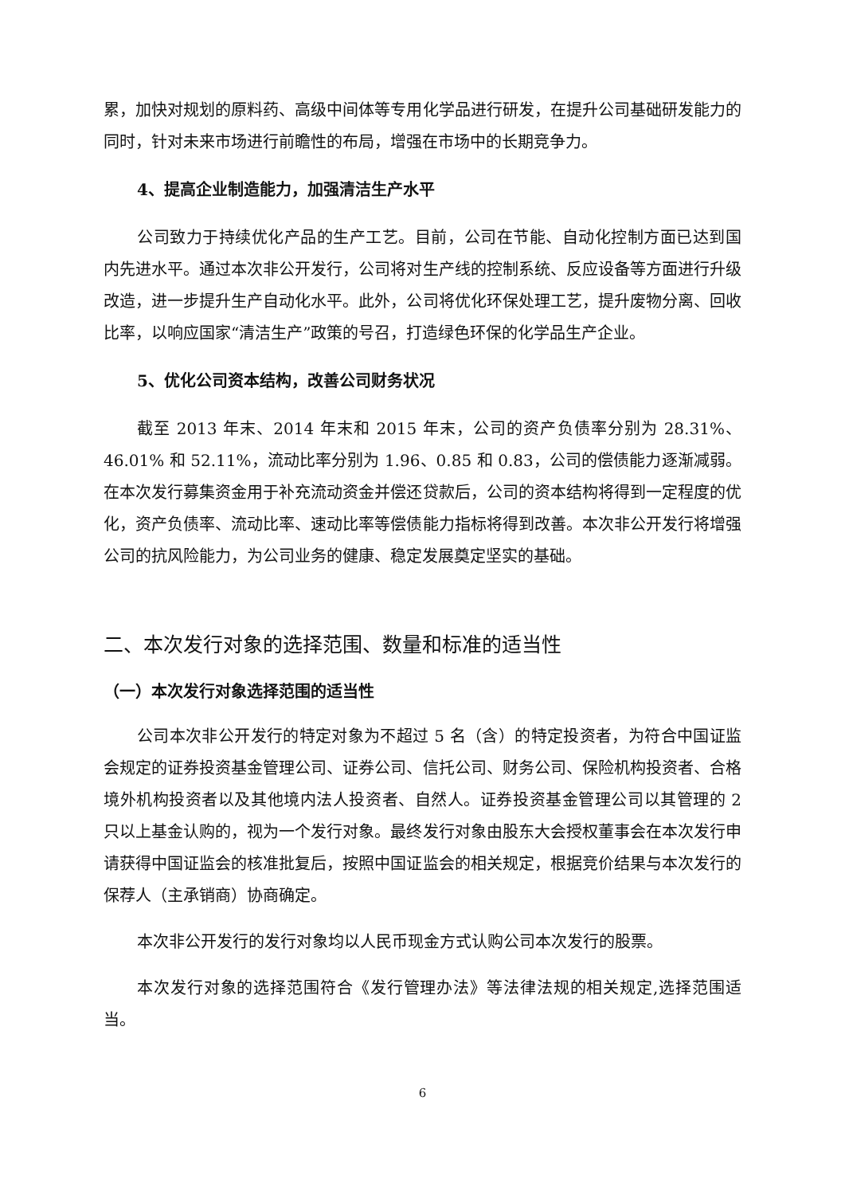累，加快对规划的原料药、高级中间体等专用化学品进行研发，在提升公司基础研发能力的同时，针对未来市场进行前瞻性的布局，增强在市场中的长期竞争力。
4、提高企业制造能力，加强清洁生产水平
公司致力于持续优化产品的生产工艺。目前，公司在节能、自动化控制方面已达到国内先进水平。通过本次非公开发行，公司将对生产线的控制系统、反应设备等方面进行升级改造，进一步提升生产自动化水平。此外，公司将优化环保处理工艺，提升废物分离、回收比率，以响应国家“清洁生产”政策的号召，打造绿色环保的化学品生产企业。
5、优化公司资本结构，改善公司财务状况
截至 2013 年末、2014 年末和 2015 年末，公司的资产负债率分别为 28.31%、46.01% 和 52.11%，流动比率分别为 1.96、0.85 和 0.83，公司的偿债能力逐渐减弱。在本次发行募集资金用于补充流动资金并偿还贷款后，公司的资本结构将得到一定程度的优化，资产负债率、流动比率、速动比率等偿债能力指标将得到改善。本次非公开发行将增强公司的抗风险能力，为公司业务的健康、稳定发展奠定坚实的基础。
二、本次发行对象的选择范围、数量和标准的适当性
（一）本次发行对象选择范围的适当性
公司本次非公开发行的特定对象为不超过 5 名（含）的特定投资者，为符合中国证监会规定的证券投资基金管理公司、证券公司、信托公司、财务公司、保险机构投资者、合格境外机构投资者以及其他境内法人投资者、自然人。证券投资基金管理公司以其管理的 2 只以上基金认购的，视为一个发行对象。最终发行对象由股东大会授权董事会在本次发行申请获得中国证监会的核准批复后，按照中国证监会的相关规定，根据竞价结果与本次发行的保荐人（主承销商）协商确定。
本次非公开发行的发行对象均以人民币现金方式认购公司本次发行的股票。
本次发行对象的选择范围符合《发行管理办法》等法律法规的相关规定,选择范围适当。
6